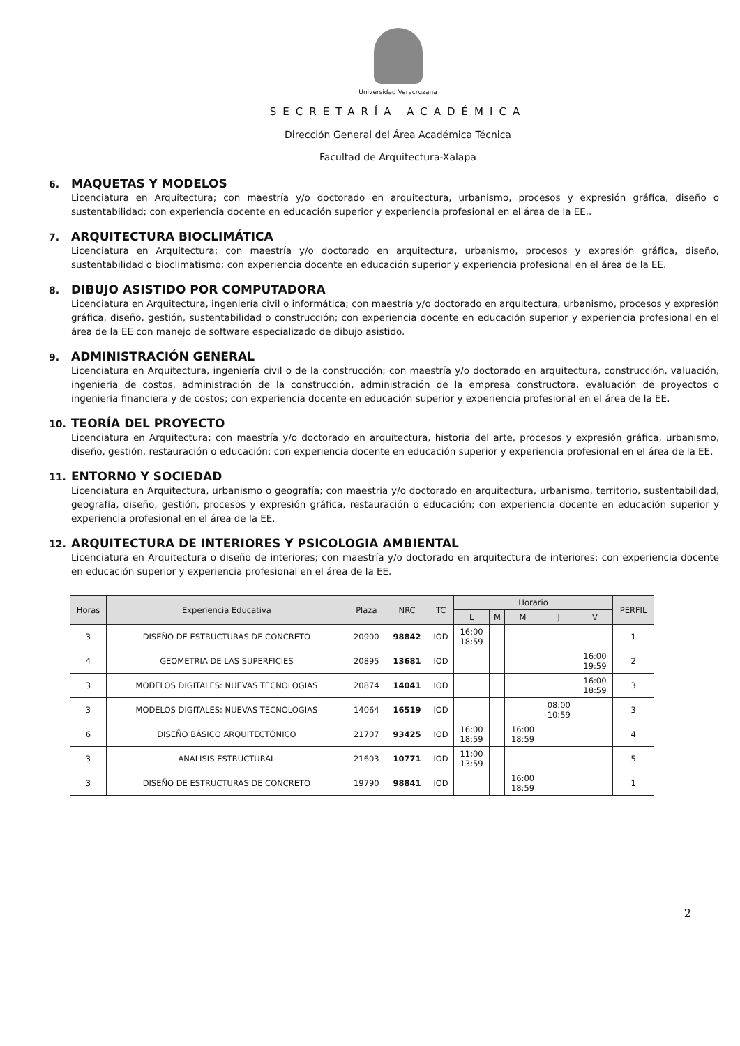Universidad Veracruzana
SECRETARÍA ACADÉMICA
Dirección General del Área Académica Técnica
Facultad de Arquitectura-Xalapa
6. MAQUETAS Y MODELOS
Licenciatura en Arquitectura; con maestría y/o doctorado en arquitectura, urbanismo, procesos y expresión gráfica, diseño o sustentabilidad; con experiencia docente en educación superior y experiencia profesional en el área de la EE..
7. ARQUITECTURA BIOCLIMÁTICA
Licenciatura en Arquitectura; con maestría y/o doctorado en arquitectura, urbanismo, procesos y expresión gráfica, diseño, sustentabilidad o bioclimatismo; con experiencia docente en educación superior y experiencia profesional en el área de la EE.
8. DIBUJO ASISTIDO POR COMPUTADORA
Licenciatura en Arquitectura, ingeniería civil o informática; con maestría y/o doctorado en arquitectura, urbanismo, procesos y expresión gráfica, diseño, gestión, sustentabilidad o construcción; con experiencia docente en educación superior y experiencia profesional en el área de la EE con manejo de software especializado de dibujo asistido.
9. ADMINISTRACIÓN GENERAL
Licenciatura en Arquitectura, ingeniería civil o de la construcción; con maestría y/o doctorado en arquitectura, construcción, valuación, ingeniería de costos, administración de la construcción, administración de la empresa constructora, evaluación de proyectos o ingeniería financiera y de costos; con experiencia docente en educación superior y experiencia profesional en el área de la EE.
10. TEORÍA DEL PROYECTO
Licenciatura en Arquitectura; con maestría y/o doctorado en arquitectura, historia del arte, procesos y expresión gráfica, urbanismo, diseño, gestión, restauración o educación; con experiencia docente en educación superior y experiencia profesional en el área de la EE.
11. ENTORNO Y SOCIEDAD
Licenciatura en Arquitectura, urbanismo o geografía; con maestría y/o doctorado en arquitectura, urbanismo, territorio, sustentabilidad, geografía, diseño, gestión, procesos y expresión gráfica, restauración o educación; con experiencia docente en educación superior y experiencia profesional en el área de la EE.
12. ARQUITECTURA DE INTERIORES Y PSICOLOGIA AMBIENTAL
Licenciatura en Arquitectura o diseño de interiores; con maestría y/o doctorado en arquitectura de interiores; con experiencia docente en educación superior y experiencia profesional en el área de la EE.
| Horas | Experiencia Educativa | Plaza | NRC | TC | Horario | | | | | PERFIL |
| --- | --- | --- | --- | --- | --- | --- | --- | --- | --- | --- |
| | | | | | L | M | M | J | V | |
| 3 | DISEÑO DE ESTRUCTURAS DE CONCRETO | 20900 | 98842 | IOD | 16:00 18:59 | | | | | 1 |
| 4 | GEOMETRIA DE LAS SUPERFICIES | 20895 | 13681 | IOD | | | | | 16:00 19:59 | 2 |
| 3 | MODELOS DIGITALES: NUEVAS TECNOLOGIAS | 20874 | 14041 | IOD | | | | | 16:00 18:59 | 3 |
| 3 | MODELOS DIGITALES: NUEVAS TECNOLOGIAS | 14064 | 16519 | IOD | | | | 08:00 10:59 | | 3 |
| 6 | DISEÑO BÁSICO ARQUITECTÓNICO | 21707 | 93425 | IOD | 16:00 18:59 | | 16:00 18:59 | | | 4 |
| 3 | ANALISIS ESTRUCTURAL | 21603 | 10771 | IOD | 11:00 13:59 | | | | | 5 |
| 3 | DISEÑO DE ESTRUCTURAS DE CONCRETO | 19790 | 98841 | IOD | | | 16:00 18:59 | | | 1 |
2